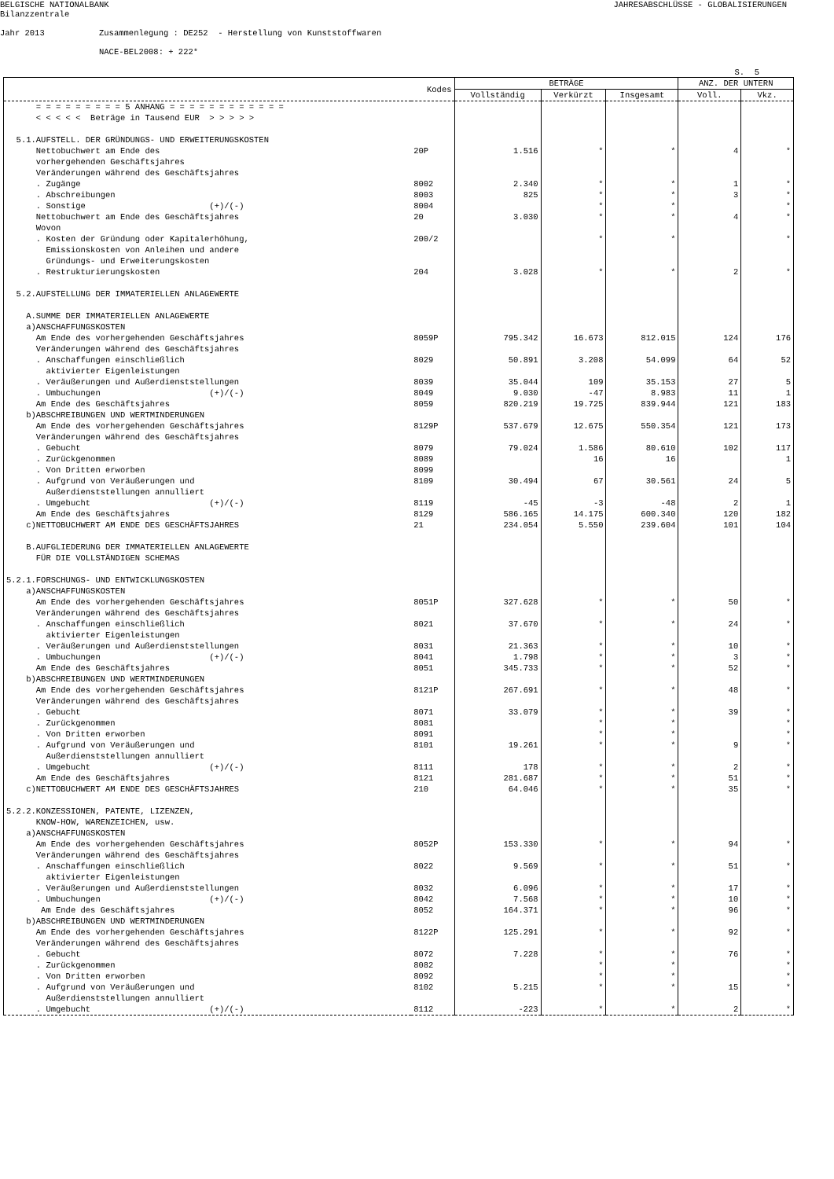BELGISCHE NATIONALBANK Bilanzzentrale
JAHRESABSCHLÜSSE - GLOBALISIERUNGEN
Jahr 2013 Zusammenlegung : DE252 - Herstellung von Kunststoffwaren NACE-BEL2008: + 222*
S. 5
| Kodes | | BETRÄGE | | | ANZ. DER UNTERN | |
| --- | --- | --- | --- | --- | --- | --- |
| | | Vollständig | Verkürzt | Insgesamt | Voll. | Vkz. |
| = = = = = = = = = 5 ANHANG = = = = = = = = = = = = < < < < < Beträge in Tausend EUR > > > > > 5.1.AUFSTELL. DER GRÜNDUNGS- UND ERWEITERUNGSKOSTEN | | | | | | |
| Nettobuchwert am Ende des vorhergehenden Geschäftsjahres | 20P | 1.516 | * | * | 4 | * |
| Veränderungen während des Geschäftsjahres | | | | | | |
| . Zugänge | 8002 | 2.340 | * | * | 1 | * |
| . Abschreibungen | 8003 | 825 | * | * | 3 | * |
| . Sonstige (+)/(-) | 8004 | | * | * | | * |
| Nettobuchwert am Ende des Geschäftsjahres | 20 | 3.030 | * | * | 4 | * |
| Wovon . Kosten der Gründung oder Kapitalerhöhung, Emissionskosten von Anleihen und andere Gründungs- und Erweiterungskosten | 200/2 | | * | * | | * |
| . Restrukturierungskosten | 204 | 3.028 | * | * | 2 | * |
| 5.2.AUFSTELLUNG DER IMMATERIELLEN ANLAGEWERTE A.SUMME DER IMMATERIELLEN ANLAGEWERTE a)ANSCHAFFUNGSKOSTEN | | | | | | |
| Am Ende des vorhergehenden Geschäftsjahres | 8059P | 795.342 | 16.673 | 812.015 | 124 | 176 |
| Veränderungen während des Geschäftsjahres | | | | | | |
| . Anschaffungen einschließlich aktivierter Eigenleistungen | 8029 | 50.891 | 3.208 | 54.099 | 64 | 52 |
| . Veräußerungen und Außerdienststellungen | 8039 | 35.044 | 109 | 35.153 | 27 | 5 |
| . Umbuchungen (+)/(-) | 8049 | 9.030 | -47 | 8.983 | 11 | 1 |
| Am Ende des Geschäftsjahres | 8059 | 820.219 | 19.725 | 839.944 | 121 | 183 |
| b)ABSCHREIBUNGEN UND WERTMINDERUNGEN | | | | | | |
| Am Ende des vorhergehenden Geschäftsjahres | 8129P | 537.679 | 12.675 | 550.354 | 121 | 173 |
| Veränderungen während des Geschäftsjahres | | | | | | |
| . Gebucht | 8079 | 79.024 | 1.586 | 80.610 | 102 | 117 |
| . Zurückgenommen | 8089 | | 16 | 16 | | 1 |
| . Von Dritten erworben | 8099 | | | | | |
| . Aufgrund von Veräußerungen und Außerdienststellungen annulliert | 8109 | 30.494 | 67 | 30.561 | 24 | 5 |
| . Umgebucht (+)/(-) | 8119 | -45 | -3 | -48 | 2 | 1 |
| Am Ende des Geschäftsjahres | 8129 | 586.165 | 14.175 | 600.340 | 120 | 182 |
| c)NETTOBUCHWERT AM ENDE DES GESCHÄFTSJAHRES | 21 | 234.054 | 5.550 | 239.604 | 101 | 104 |
| B.AUFGLIEDERUNG DER IMMATERIELLEN ANLAGEWERTE FÜR DIE VOLLSTÄNDIGEN SCHEMAS 5.2.1.FORSCHUNGS- UND ENTWICKLUNGSKOSTEN a)ANSCHAFFUNGSKOSTEN | | | | | | |
| Am Ende des vorhergehenden Geschäftsjahres | 8051P | 327.628 | * | * | 50 | * |
| Veränderungen während des Geschäftsjahres | | | | | | |
| . Anschaffungen einschließlich aktivierter Eigenleistungen | 8021 | 37.670 | * | * | 24 | * |
| . Veräußerungen und Außerdienststellungen | 8031 | 21.363 | * | * | 10 | * |
| . Umbuchungen (+)/(-) | 8041 | 1.798 | * | * | 3 | * |
| Am Ende des Geschäftsjahres | 8051 | 345.733 | * | * | 52 | * |
| b)ABSCHREIBUNGEN UND WERTMINDERUNGEN | | | | | | |
| Am Ende des vorhergehenden Geschäftsjahres | 8121P | 267.691 | * | * | 48 | * |
| Veränderungen während des Geschäftsjahres | | | | | | |
| . Gebucht | 8071 | 33.079 | * | * | 39 | * |
| . Zurückgenommen | 8081 | | * | * | | * |
| . Von Dritten erworben | 8091 | | * | * | | * |
| . Aufgrund von Veräußerungen und Außerdienststellungen annulliert | 8101 | 19.261 | * | * | 9 | * |
| . Umgebucht (+)/(-) | 8111 | 178 | * | * | 2 | * |
| Am Ende des Geschäftsjahres | 8121 | 281.687 | * | * | 51 | * |
| c)NETTOBUCHWERT AM ENDE DES GESCHÄFTSJAHRES | 210 | 64.046 | * | * | 35 | * |
| 5.2.2.KONZESSIONEN, PATENTE, LIZENZEN, KNOW-HOW, WARENZEICHEN, usw. a)ANSCHAFFUNGSKOSTEN | | | | | | |
| Am Ende des vorhergehenden Geschäftsjahres | 8052P | 153.330 | * | * | 94 | * |
| Veränderungen während des Geschäftsjahres | | | | | | |
| . Anschaffungen einschließlich aktivierter Eigenleistungen | 8022 | 9.569 | * | * | 51 | * |
| . Veräußerungen und Außerdienststellungen | 8032 | 6.096 | * | * | 17 | * |
| . Umbuchungen (+)/(-) | 8042 | 7.568 | * | * | 10 | * |
| Am Ende des Geschäftsjahres | 8052 | 164.371 | * | * | 96 | * |
| b)ABSCHREIBUNGEN UND WERTMINDERUNGEN | | | | | | |
| Am Ende des vorhergehenden Geschäftsjahres | 8122P | 125.291 | * | * | 92 | * |
| Veränderungen während des Geschäftsjahres | | | | | | |
| . Gebucht | 8072 | 7.228 | * | * | 76 | * |
| . Zurückgenommen | 8082 | | * | * | | * |
| . Von Dritten erworben | 8092 | | * | * | | * |
| . Aufgrund von Veräußerungen und Außerdienststellungen annulliert | 8102 | 5.215 | * | * | 15 | * |
| . Umgebucht (+)/(-) | 8112 | -223 | * | * | 2 | * |